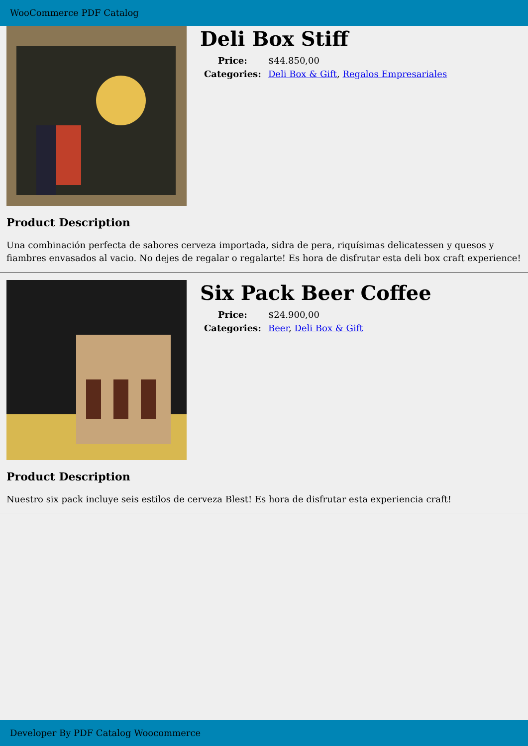WooCommerce PDF Catalog
Deli Box Stiff
| Price: | $44.850,00 |
| Categories: | Deli Box & Gift , Regalos Empresariales |
Product Description
Una combinación perfecta de sabores cerveza importada, sidra de pera, riquísimas delicatessen y quesos y fiambres envasados al vacio. No dejes de regalar o regalarte! Es hora de disfrutar esta deli box craft experience!
Six Pack Beer Coffee
| Price: | $24.900,00 |
| Categories: | Beer , Deli Box & Gift |
Product Description
Nuestro six pack incluye seis estilos de cerveza Blest! Es hora de disfrutar esta experiencia craft!
Developer By PDF Catalog Woocommerce